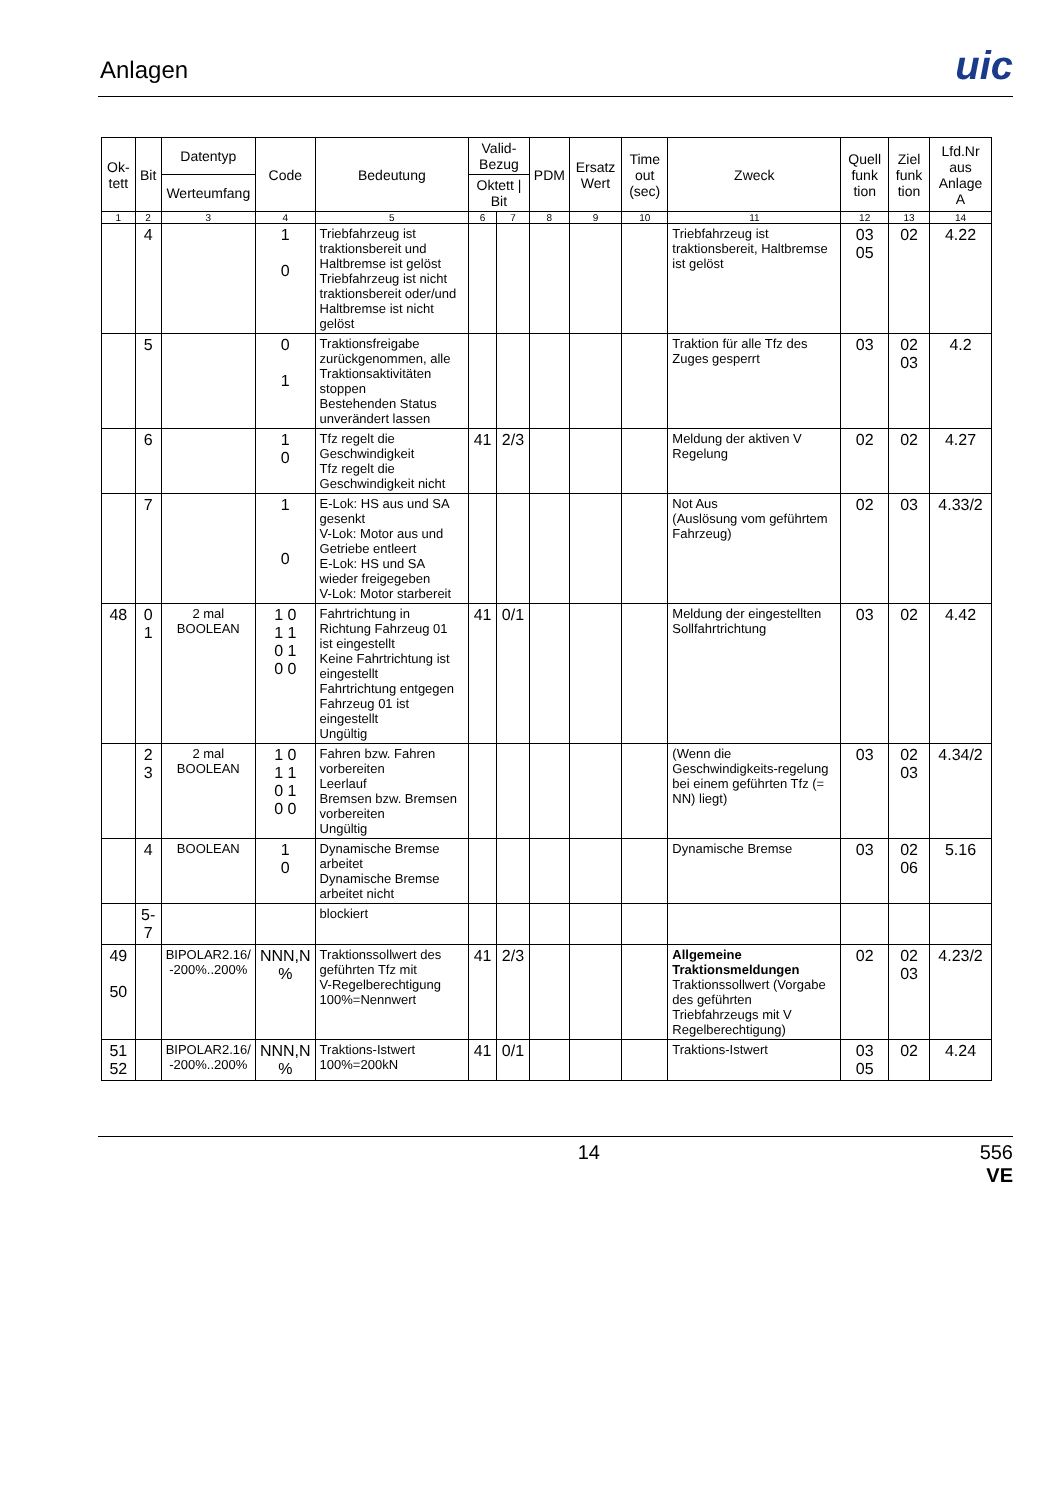Anlagen
uic
| Ok-tett | Bit | Datentyp | Code | Bedeutung | Valid-Bezug | | PDM | Ersatz Wert | Time out (sec) | Zweck | Quell funk tion | Ziel funk tion | Lfd.Nr aus Anlage A |
| --- | --- | --- | --- | --- | --- | --- | --- | --- | --- | --- | --- | --- | --- |
| | | Werteumfang | | | Oktett / Bit | | | | | | | | |
| 1 | 2 | 3 | 4 | 5 | 6 | 7 | 8 | 9 | 10 | 11 | 12 | 13 | 14 |
| | 4 | | 1 0 | Triebfahrzeug ist traktionsbereit und Haltbremse ist gelöst Triebfahrzeug ist nicht traktionsbereit oder/und Haltbremse ist nicht gelöst | | | | | | Triebfahrzeug ist traktionsbereit, Haltbremse ist gelöst | 03 05 | 02 | 4.22 |
| | 5 | | 0 1 | Traktionsfreigabe zurückgenommen, alle Traktionsaktivitäten stoppen Bestehenden Status unverändert lassen | | | | | | Traktion für alle Tfz des Zuges gesperrt | 03 | 02 03 | 4.2 |
| | 6 | | 1 0 | Tfz regelt die Geschwindigkeit Tfz regelt die Geschwindigkeit nicht | 41 | 2/3 | | | | Meldung der aktiven V Regelung | 02 | 02 | 4.27 |
| | 7 | | 1 0 | E-Lok: HS aus und SA gesenkt V-Lok: Motor aus und Getriebe entleert E-Lok: HS und SA wieder freigegeben V-Lok: Motor starbereit | | | | | | Not Aus (Auslösung vom geführtem Fahrzeug) | 02 | 03 | 4.33/2 |
| 48 | 0 1 | 2 mal BOOLEAN | 1 0 1 1 0 1 0 0 | Fahrtrichtung in Richtung Fahrzeug 01 ist eingestellt Keine Fahrtrichtung ist eingestellt Fahrtrichtung entgegen Fahrzeug 01 ist eingestellt Ungültig | 41 | 0/1 | | | | Meldung der eingestellten Sollfahrtrichtung | 03 | 02 | 4.42 |
| | 2 3 | 2 mal BOOLEAN | 1 0 1 1 0 1 0 0 | Fahren bzw. Fahren vorbereiten Leerlauf Bremsen bzw. Bremsen vorbereiten Ungültig | | | | | | (Wenn die Geschwindigkeits-regelung bei einem geführten Tfz (= NN) liegt) | 03 | 02 03 | 4.34/2 |
| | 4 | BOOLEAN | 1 0 | Dynamische Bremse arbeitet Dynamische Bremse arbeitet nicht | | | | | | Dynamische Bremse | 03 | 02 06 | 5.16 |
| | 5-7 | | | blockiert | | | | | | | | | |
| 49 50 | | BIPOLAR2.16/ -200%..200% | NNN,N % | Traktionssollwert des geführten Tfz mit V-Regelberechtigung 100%=Nennwert | 41 | 2/3 | | | | Allgemeine Traktionsmeldungen Traktionssollwert (Vorgabe des geführten Triebfahrzeugs mit V Regelberechtigung) | 02 | 02 03 | 4.23/2 |
| 51 52 | | BIPOLAR2.16/ -200%..200% | NNN,N % | Traktions-Istwert 100%=200kN | 41 | 0/1 | | | | Traktions-Istwert | 03 05 | 02 | 4.24 |
14 556
VE